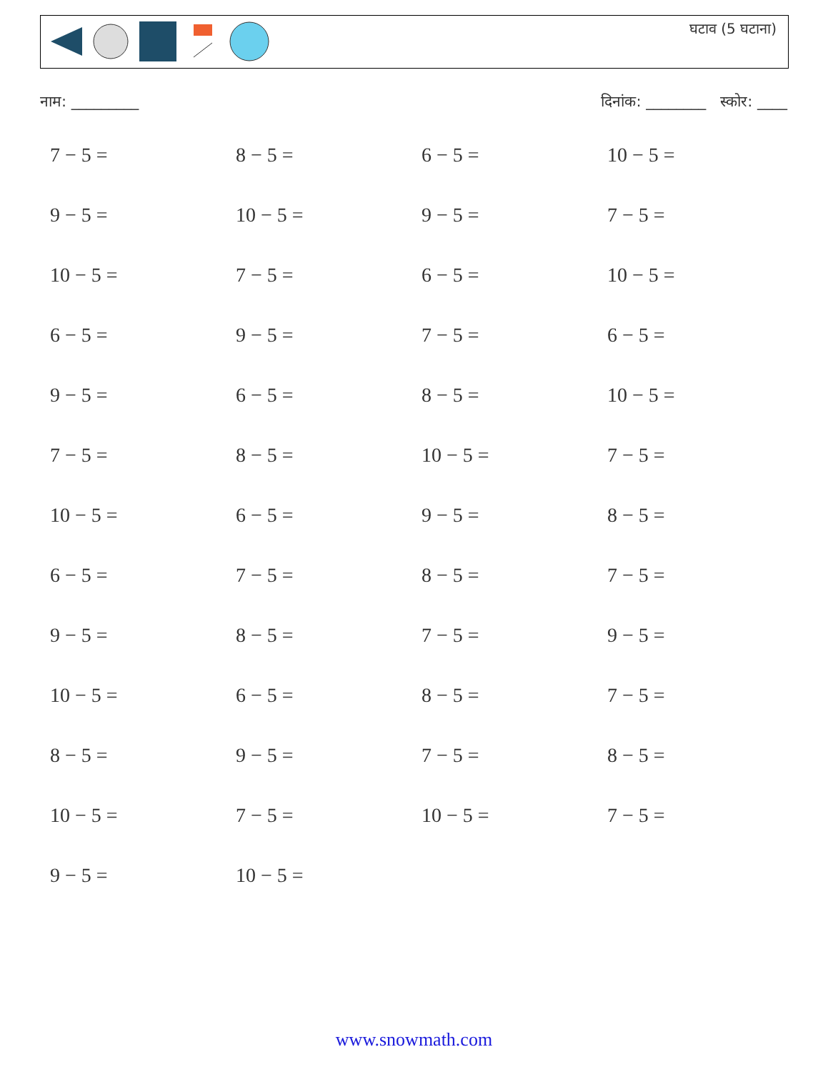घटाव (5 घटाना)
नाम: _________ दिनांक: ________ स्कोर: ____
| 7 − 5 = | 8 − 5 = | 6 − 5 = | 10 − 5 = |
| 9 − 5 = | 10 − 5 = | 9 − 5 = | 7 − 5 = |
| 10 − 5 = | 7 − 5 = | 6 − 5 = | 10 − 5 = |
| 6 − 5 = | 9 − 5 = | 7 − 5 = | 6 − 5 = |
| 9 − 5 = | 6 − 5 = | 8 − 5 = | 10 − 5 = |
| 7 − 5 = | 8 − 5 = | 10 − 5 = | 7 − 5 = |
| 10 − 5 = | 6 − 5 = | 9 − 5 = | 8 − 5 = |
| 6 − 5 = | 7 − 5 = | 8 − 5 = | 7 − 5 = |
| 9 − 5 = | 8 − 5 = | 7 − 5 = | 9 − 5 = |
| 10 − 5 = | 6 − 5 = | 8 − 5 = | 7 − 5 = |
| 8 − 5 = | 9 − 5 = | 7 − 5 = | 8 − 5 = |
| 10 − 5 = | 7 − 5 = | 10 − 5 = | 7 − 5 = |
| 9 − 5 = | 10 − 5 = | | |
www.snowmath.com